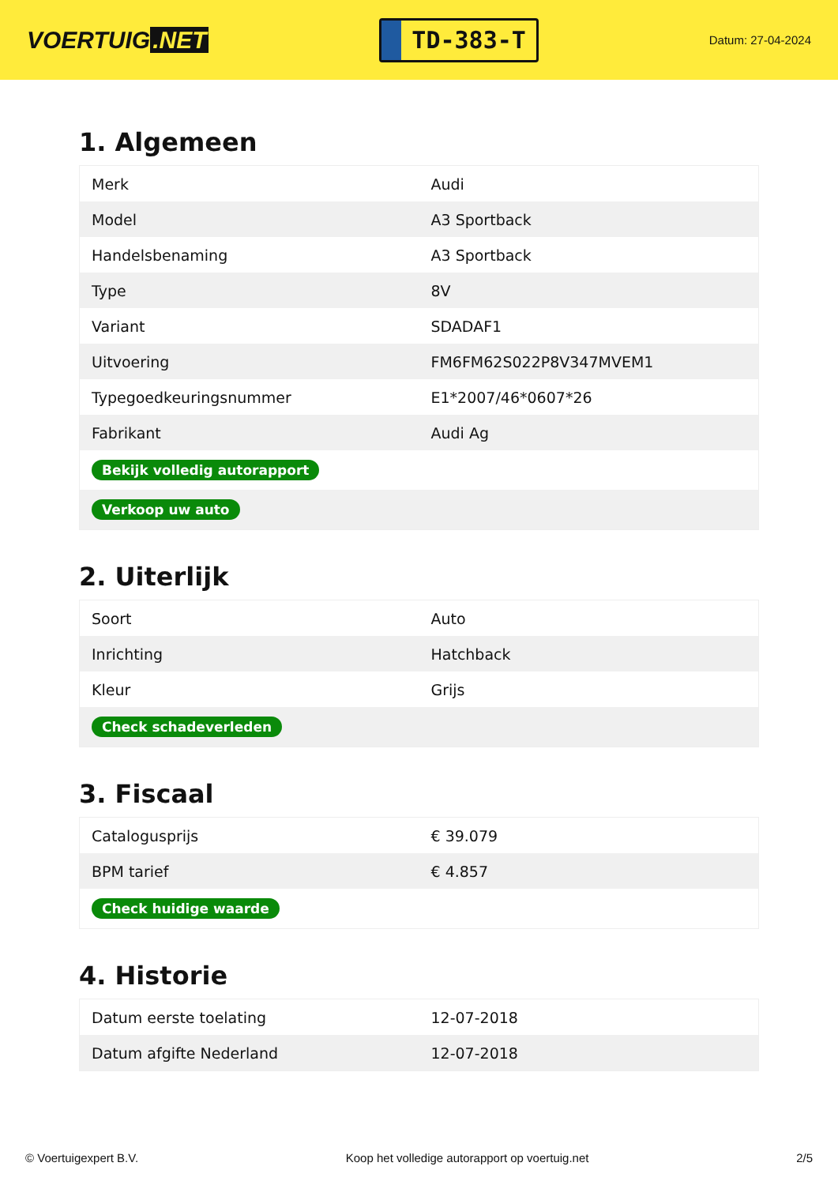VOERTUIG.NET
TD-383-T
Datum: 27-04-2024
1. Algemeen
| Merk | Audi |
| Model | A3 Sportback |
| Handelsbenaming | A3 Sportback |
| Type | 8V |
| Variant | SDADAF1 |
| Uitvoering | FM6FM62S022P8V347MVEM1 |
| Typegoedkeuringsnummer | E1*2007/46*0607*26 |
| Fabrikant | Audi Ag |
| Bekijk volledig autorapport | |
| Verkoop uw auto | |
2. Uiterlijk
| Soort | Auto |
| Inrichting | Hatchback |
| Kleur | Grijs |
| Check schadeverleden | |
3. Fiscaal
| Catalogusprijs | € 39.079 |
| BPM tarief | € 4.857 |
| Check huidige waarde | |
4. Historie
| Datum eerste toelating | 12-07-2018 |
| Datum afgifte Nederland | 12-07-2018 |
© Voertuigexpert B.V. Koop het volledige autorapport op voertuig.net 2/5